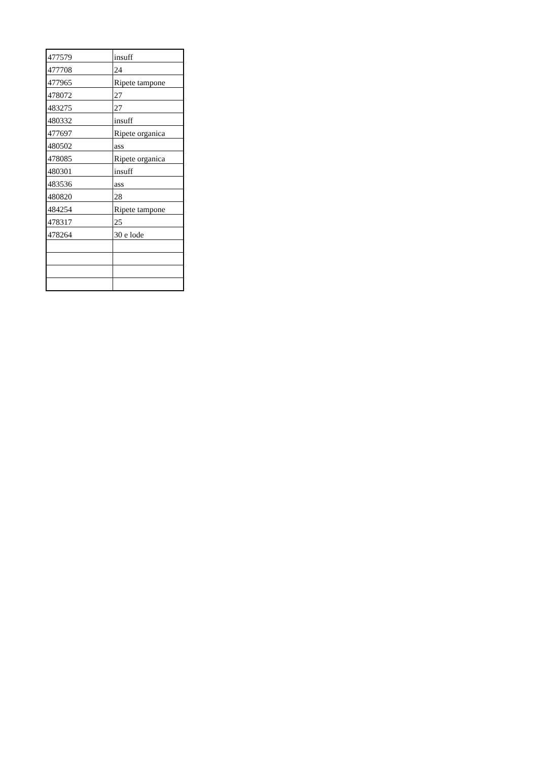| 477579 | insuff |
| 477708 | 24 |
| 477965 | Ripete tampone |
| 478072 | 27 |
| 483275 | 27 |
| 480332 | insuff |
| 477697 | Ripete organica |
| 480502 | ass |
| 478085 | Ripete organica |
| 480301 | insuff |
| 483536 | ass |
| 480820 | 28 |
| 484254 | Ripete tampone |
| 478317 | 25 |
| 478264 | 30 e lode |